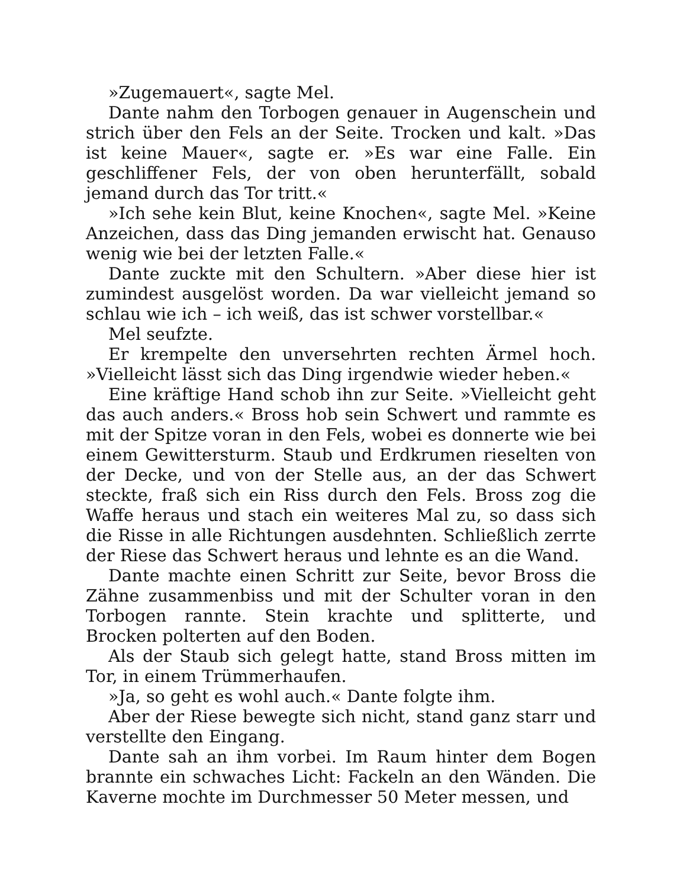»Zugemauert«, sagte Mel.
Dante nahm den Torbogen genauer in Augenschein und strich über den Fels an der Seite. Trocken und kalt. »Das ist keine Mauer«, sagte er. »Es war eine Falle. Ein geschliffener Fels, der von oben herunterfällt, sobald jemand durch das Tor tritt.«
»Ich sehe kein Blut, keine Knochen«, sagte Mel. »Keine Anzeichen, dass das Ding jemanden erwischt hat. Genauso wenig wie bei der letzten Falle.«
Dante zuckte mit den Schultern. »Aber diese hier ist zumindest ausgelöst worden. Da war vielleicht jemand so schlau wie ich – ich weiß, das ist schwer vorstellbar.«
Mel seufzte.
Er krempelte den unversehrten rechten Ärmel hoch. »Vielleicht lässt sich das Ding irgendwie wieder heben.«
Eine kräftige Hand schob ihn zur Seite. »Vielleicht geht das auch anders.« Bross hob sein Schwert und rammte es mit der Spitze voran in den Fels, wobei es donnerte wie bei einem Gewittersturm. Staub und Erdkrumen rieselten von der Decke, und von der Stelle aus, an der das Schwert steckte, fraß sich ein Riss durch den Fels. Bross zog die Waffe heraus und stach ein weiteres Mal zu, so dass sich die Risse in alle Richtungen ausdehnten. Schließlich zerrte der Riese das Schwert heraus und lehnte es an die Wand.
Dante machte einen Schritt zur Seite, bevor Bross die Zähne zusammenbiss und mit der Schulter voran in den Torbogen rannte. Stein krachte und splitterte, und Brocken polterten auf den Boden.
Als der Staub sich gelegt hatte, stand Bross mitten im Tor, in einem Trümmerhaufen.
»Ja, so geht es wohl auch.« Dante folgte ihm.
Aber der Riese bewegte sich nicht, stand ganz starr und verstellte den Eingang.
Dante sah an ihm vorbei. Im Raum hinter dem Bogen brannte ein schwaches Licht: Fackeln an den Wänden. Die Kaverne mochte im Durchmesser 50 Meter messen, und